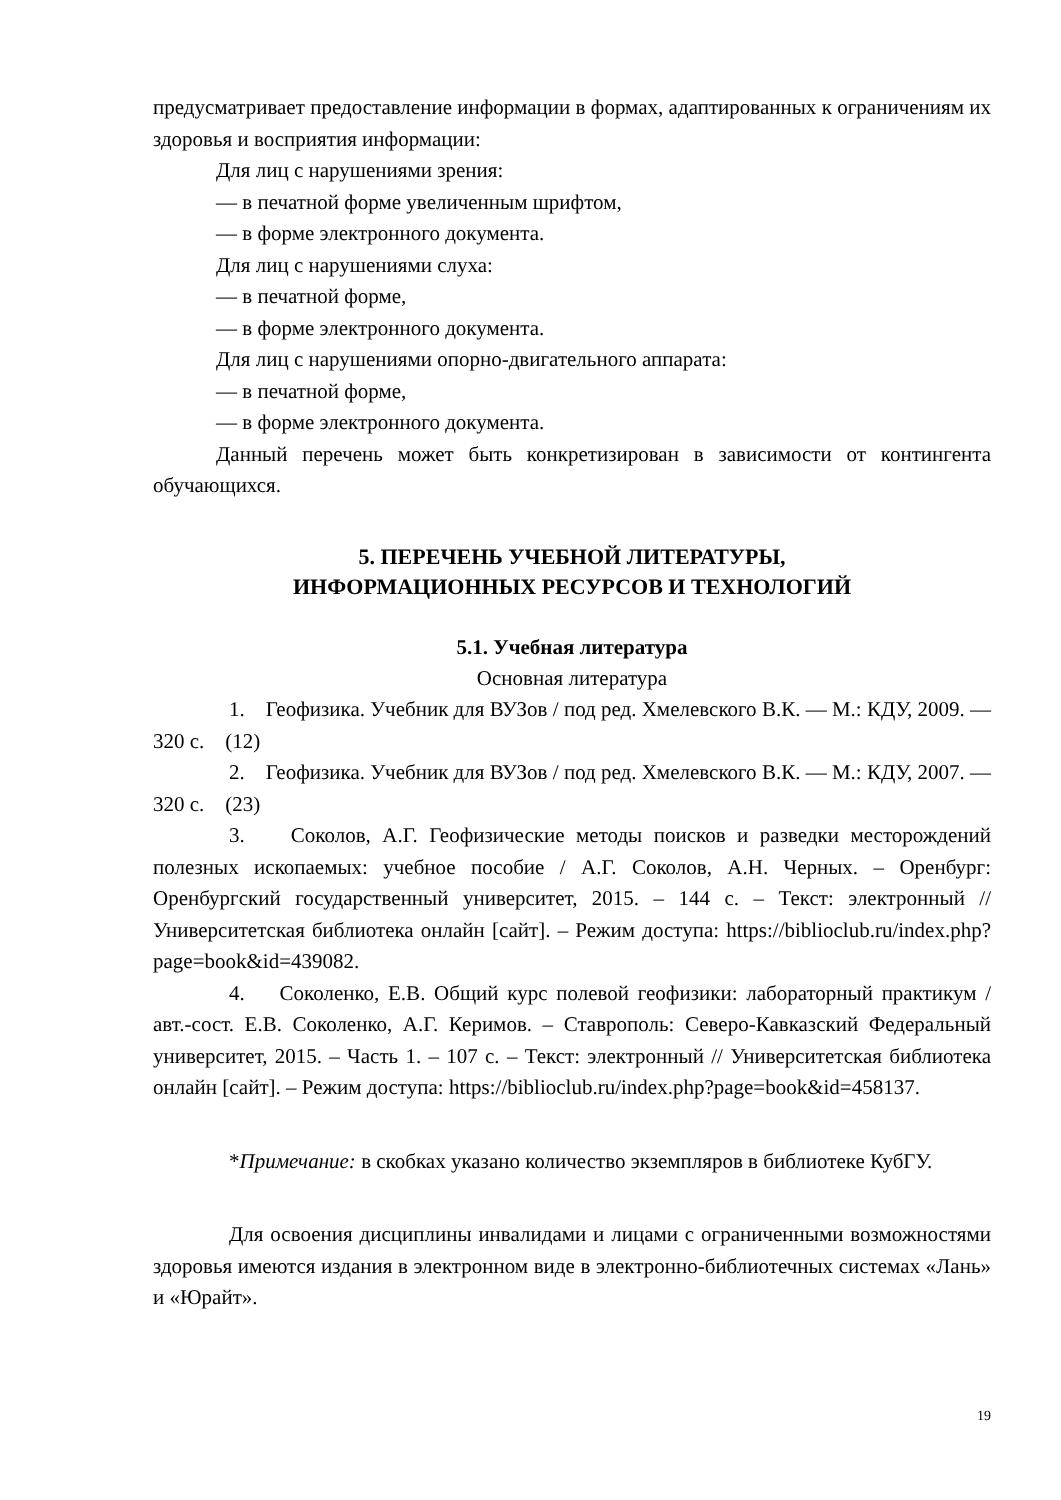предусматривает предоставление информации в формах, адаптированных к ограничениям их здоровья и восприятия информации:
Для лиц с нарушениями зрения:
— в печатной форме увеличенным шрифтом,
— в форме электронного документа.
Для лиц с нарушениями слуха:
— в печатной форме,
— в форме электронного документа.
Для лиц с нарушениями опорно-двигательного аппарата:
— в печатной форме,
— в форме электронного документа.
Данный перечень может быть конкретизирован в зависимости от контингента обучающихся.
5. ПЕРЕЧЕНЬ УЧЕБНОЙ ЛИТЕРАТУРЫ,
ИНФОРМАЦИОННЫХ РЕСУРСОВ И ТЕХНОЛОГИЙ
5.1. Учебная литература
Основная литература
1. Геофизика. Учебник для ВУЗов / под ред. Хмелевского В.К. — М.: КДУ, 2009. — 320 с. (12)
2. Геофизика. Учебник для ВУЗов / под ред. Хмелевского В.К. — М.: КДУ, 2007. — 320 с. (23)
3. Соколов, А.Г. Геофизические методы поисков и разведки месторождений полезных ископаемых: учебное пособие / А.Г. Соколов, А.Н. Черных. – Оренбург: Оренбургский государственный университет, 2015. – 144 с. – Текст: электронный // Университетская библиотека онлайн [сайт]. – Режим доступа: https://biblioclub.ru/index.php?page=book&id=439082.
4. Соколенко, Е.В. Общий курс полевой геофизики: лабораторный практикум / авт.-сост. Е.В. Соколенко, А.Г. Керимов. – Ставрополь: Северо-Кавказский Федеральный университет, 2015. – Часть 1. – 107 с. – Текст: электронный // Университетская библиотека онлайн [сайт]. – Режим доступа: https://biblioclub.ru/index.php?page=book&id=458137.
*Примечание: в скобках указано количество экземпляров в библиотеке КубГУ.
Для освоения дисциплины инвалидами и лицами с ограниченными возможностями здоровья имеются издания в электронном виде в электронно-библиотечных системах «Лань» и «Юрайт».
19